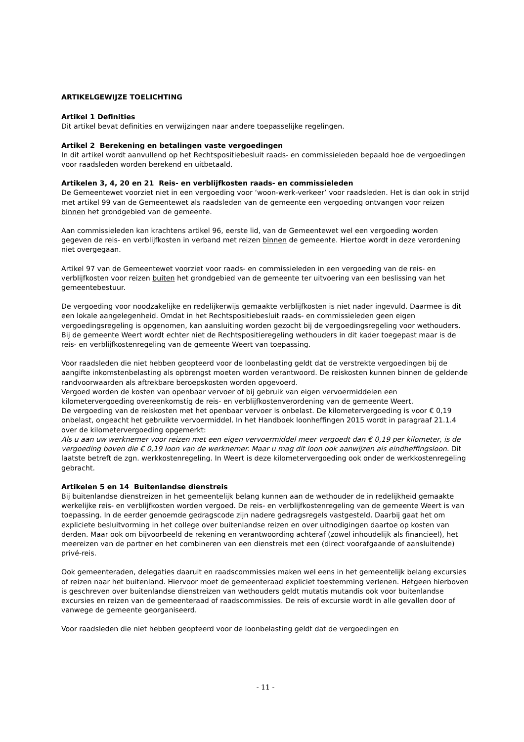ARTIKELGEWIJZE TOELICHTING
Artikel 1 Definities
Dit artikel bevat definities en verwijzingen naar andere toepasselijke regelingen.
Artikel 2 Berekening en betalingen vaste vergoedingen
In dit artikel wordt aanvullend op het Rechtspositiebesluit raads- en commissieleden bepaald hoe de vergoedingen voor raadsleden worden berekend en uitbetaald.
Artikelen 3, 4, 20 en 21 Reis- en verblijfkosten raads- en commissieleden
De Gemeentewet voorziet niet in een vergoeding voor ‘woon-werk-verkeer’ voor raadsleden. Het is dan ook in strijd met artikel 99 van de Gemeentewet als raadsleden van de gemeente een vergoeding ontvangen voor reizen binnen het grondgebied van de gemeente.
Aan commissieleden kan krachtens artikel 96, eerste lid, van de Gemeentewet wel een vergoeding worden gegeven de reis- en verblijfkosten in verband met reizen binnen de gemeente. Hiertoe wordt in deze verordening niet overgegaan.
Artikel 97 van de Gemeentewet voorziet voor raads- en commissieleden in een vergoeding van de reis- en verblijfkosten voor reizen buiten het grondgebied van de gemeente ter uitvoering van een beslissing van het gemeentebestuur.
De vergoeding voor noodzakelijke en redelijkerwijs gemaakte verblijfkosten is niet nader ingevuld. Daarmee is dit een lokale aangelegenheid. Omdat in het Rechtspositiebesluit raads- en commissieleden geen eigen vergoedingsregeling is opgenomen, kan aansluiting worden gezocht bij de vergoedingsregeling voor wethouders. Bij de gemeente Weert wordt echter niet de Rechtspositieregeling wethouders in dit kader toegepast maar is de reis- en verblijfkostenregeling van de gemeente Weert van toepassing.
Voor raadsleden die niet hebben geopteerd voor de loonbelasting geldt dat de verstrekte vergoedingen bij de aangifte inkomstenbelasting als opbrengst moeten worden verantwoord. De reiskosten kunnen binnen de geldende randvoorwaarden als aftrekbare beroepskosten worden opgevoerd.
Vergoed worden de kosten van openbaar vervoer of bij gebruik van eigen vervoermiddelen een kilometervergoeding overeenkomstig de reis- en verblijfkostenverordening van de gemeente Weert.
De vergoeding van de reiskosten met het openbaar vervoer is onbelast. De kilometervergoeding is voor € 0,19 onbelast, ongeacht het gebruikte vervoermiddel. In het Handboek loonheffingen 2015 wordt in paragraaf 21.1.4 over de kilometervergoeding opgemerkt:
Als u aan uw werknemer voor reizen met een eigen vervoermiddel meer vergoedt dan € 0,19 per kilometer, is de vergoeding boven die € 0,19 loon van de werknemer. Maar u mag dit loon ook aanwijzen als eindheffingsloon. Dit laatste betreft de zgn. werkkostenregeling. In Weert is deze kilometervergoeding ook onder de werkkostenregeling gebracht.
Artikelen 5 en 14 Buitenlandse dienstreis
Bij buitenlandse dienstreizen in het gemeentelijk belang kunnen aan de wethouder de in redelijkheid gemaakte werkelijke reis- en verblijfkosten worden vergoed. De reis- en verblijfkostenregeling van de gemeente Weert is van toepassing. In de eerder genoemde gedragscode zijn nadere gedragsregels vastgesteld. Daarbij gaat het om expliciete besluitvorming in het college over buitenlandse reizen en over uitnodigingen daartoe op kosten van derden. Maar ook om bijvoorbeeld de rekening en verantwoording achteraf (zowel inhoudelijk als financieel), het meereizen van de partner en het combineren van een dienstreis met een (direct voorafgaande of aansluitende) privé-reis.
Ook gemeenteraden, delegaties daaruit en raadscommissies maken wel eens in het gemeentelijk belang excursies of reizen naar het buitenland. Hiervoor moet de gemeenteraad expliciet toestemming verlenen. Hetgeen hierboven is geschreven over buitenlandse dienstreizen van wethouders geldt mutatis mutandis ook voor buitenlandse excursies en reizen van de gemeenteraad of raadscommissies. De reis of excursie wordt in alle gevallen door of vanwege de gemeente georganiseerd.
Voor raadsleden die niet hebben geopteerd voor de loonbelasting geldt dat de vergoedingen en
- 11 -